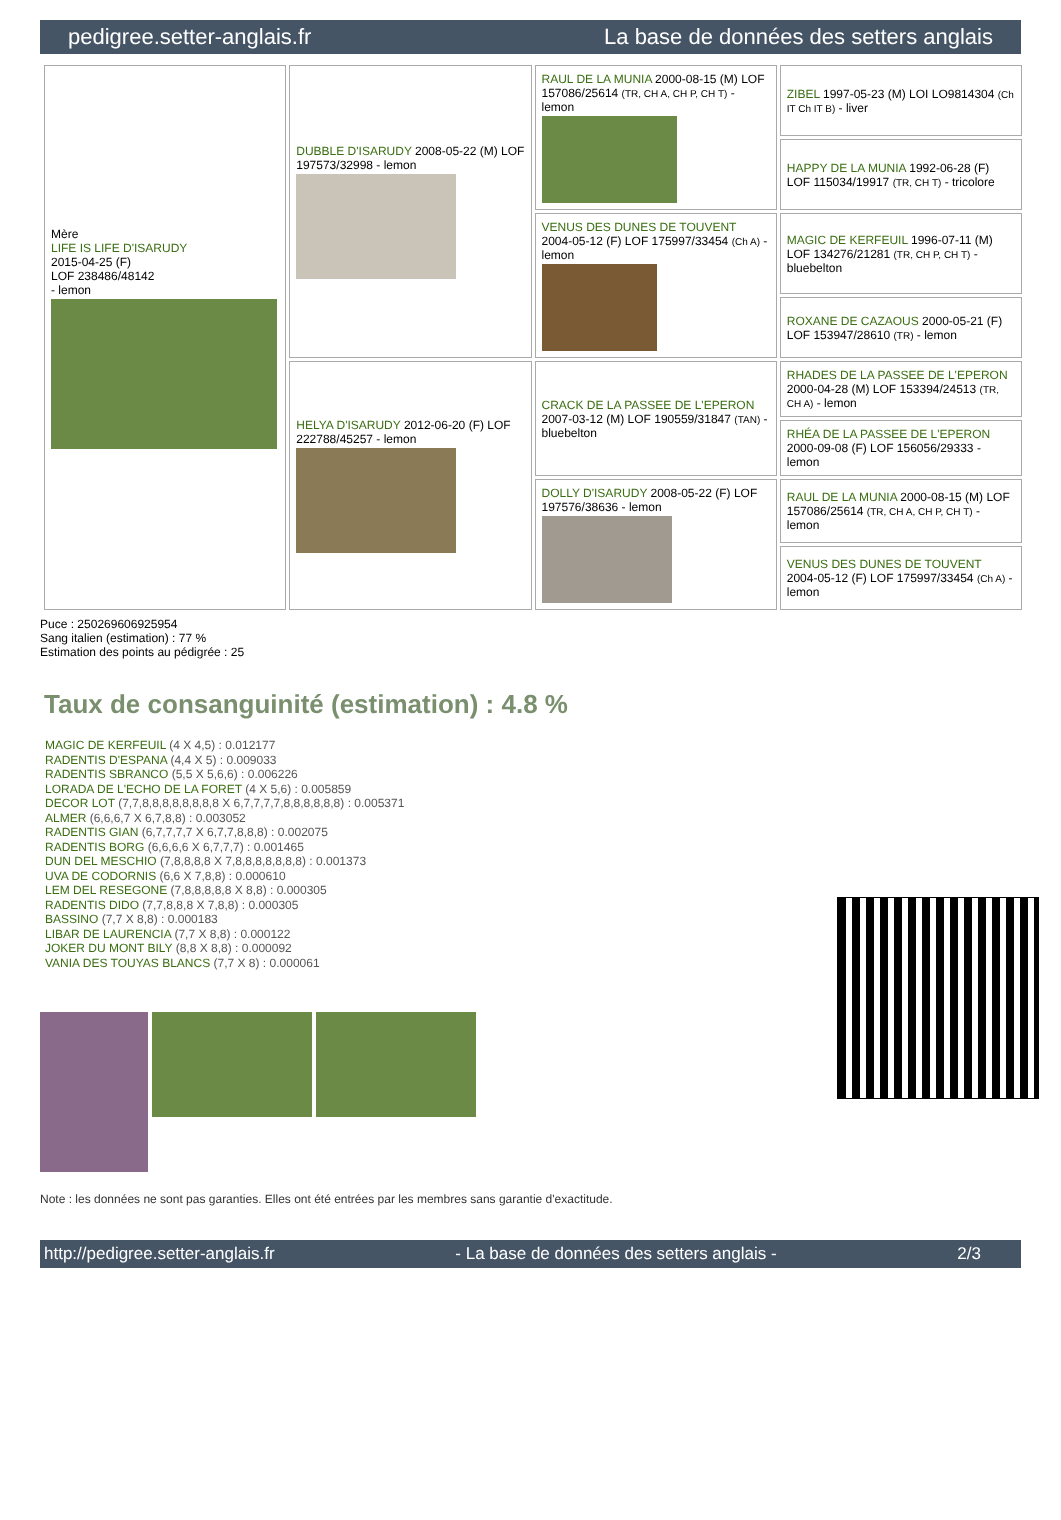pedigree.setter-anglais.fr La base de données des setters anglais
| Mère LIFE IS LIFE D'ISARUDY 2015-04-25 (F) LOF 238486/48142 - lemon | DUBBLE D'ISARUDY 2008-05-22 (M) LOF 197573/32998 - lemon | RAUL DE LA MUNIA 2000-08-15 (M) LOF 157086/25614 (TR, CH A, CH P, CH T) - lemon | ZIBEL 1997-05-23 (M) LOI LO9814304 (Ch IT Ch IT B) - liver |
| | | | HAPPY DE LA MUNIA 1992-06-28 (F) LOF 115034/19917 (TR, CH T) - tricolore |
| | | VENUS DES DUNES DE TOUVENT 2004-05-12 (F) LOF 175997/33454 (Ch A) - lemon | MAGIC DE KERFEUIL 1996-07-11 (M) LOF 134276/21281 (TR, CH P, CH T) - bluebelton |
| | | | ROXANE DE CAZAOUS 2000-05-21 (F) LOF 153947/28610 (TR) - lemon |
| | HELYA D'ISARUDY 2012-06-20 (F) LOF 222788/45257 - lemon | CRACK DE LA PASSEE DE L'EPERON 2007-03-12 (M) LOF 190559/31847 (TAN) - bluebelton | RHADES DE LA PASSEE DE L'EPERON 2000-04-28 (M) LOF 153394/24513 (TR, CH A) - lemon |
| | | | RHÉA DE LA PASSEE DE L'EPERON 2000-09-08 (F) LOF 156056/29333 - lemon |
| | | DOLLY D'ISARUDY 2008-05-22 (F) LOF 197576/38636 - lemon | RAUL DE LA MUNIA 2000-08-15 (M) LOF 157086/25614 (TR, CH A, CH P, CH T) - lemon |
| | | | VENUS DES DUNES DE TOUVENT 2004-05-12 (F) LOF 175997/33454 (Ch A) - lemon |
Puce : 250269606925954
Sang italien (estimation) : 77 %
Estimation des points au pédigrée : 25
Taux de consanguinité (estimation) : 4.8 %
MAGIC DE KERFEUIL (4 X 4,5) : 0.012177
RADENTIS D'ESPANA (4,4 X 5) : 0.009033
RADENTIS SBRANCO (5,5 X 5,6,6) : 0.006226
LORADA DE L'ECHO DE LA FORET (4 X 5,6) : 0.005859
DECOR LOT (7,7,8,8,8,8,8,8,8,8 X 6,7,7,7,7,8,8,8,8,8,8) : 0.005371
ALMER (6,6,6,7 X 6,7,8,8) : 0.003052
RADENTIS GIAN (6,7,7,7,7 X 6,7,7,8,8,8) : 0.002075
RADENTIS BORG (6,6,6,6 X 6,7,7,7) : 0.001465
DUN DEL MESCHIO (7,8,8,8,8 X 7,8,8,8,8,8,8,8) : 0.001373
UVA DE CODORNIS (6,6 X 7,8,8) : 0.000610
LEM DEL RESEGONE (7,8,8,8,8,8 X 8,8) : 0.000305
RADENTIS DIDO (7,7,8,8,8 X 7,8,8) : 0.000305
BASSINO (7,7 X 8,8) : 0.000183
LIBAR DE LAURENCIA (7,7 X 8,8) : 0.000122
JOKER DU MONT BILY (8,8 X 8,8) : 0.000092
VANIA DES TOUYAS BLANCS (7,7 X 8) : 0.000061
Note : les données ne sont pas garanties. Elles ont été entrées par les membres sans garantie d'exactitude.
http://pedigree.setter-anglais.fr - La base de données des setters anglais - 2/3